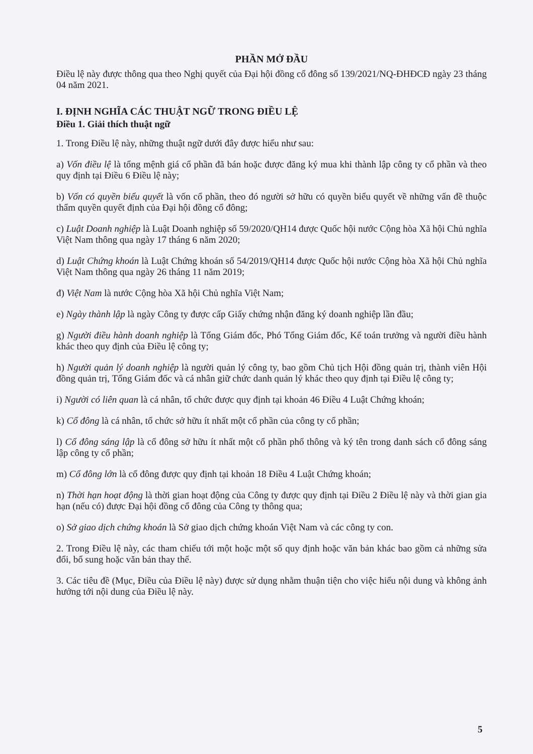PHẦN MỞ ĐẦU
Điều lệ này được thông qua theo Nghị quyết của Đại hội đồng cổ đông số 139/2021/NQ-ĐHĐCĐ ngày 23 tháng 04 năm 2021.
I. ĐỊNH NGHĨA CÁC THUẬT NGỮ TRONG ĐIỀU LỆ
Điều 1. Giải thích thuật ngữ
1. Trong Điều lệ này, những thuật ngữ dưới đây được hiểu như sau:
a) Vốn điều lệ là tổng mệnh giá cổ phần đã bán hoặc được đăng ký mua khi thành lập công ty cổ phần và theo quy định tại Điều 6 Điều lệ này;
b) Vốn có quyền biểu quyết là vốn cổ phần, theo đó người sở hữu có quyền biểu quyết về những vấn đề thuộc thẩm quyền quyết định của Đại hội đồng cổ đông;
c) Luật Doanh nghiệp là Luật Doanh nghiệp số 59/2020/QH14 được Quốc hội nước Cộng hòa Xã hội Chủ nghĩa Việt Nam thông qua ngày 17 tháng 6 năm 2020;
d) Luật Chứng khoán là Luật Chứng khoán số 54/2019/QH14 được Quốc hội nước Cộng hòa Xã hội Chủ nghĩa Việt Nam thông qua ngày 26 tháng 11 năm 2019;
đ) Việt Nam là nước Cộng hòa Xã hội Chủ nghĩa Việt Nam;
e) Ngày thành lập là ngày Công ty được cấp Giấy chứng nhận đăng ký doanh nghiệp lần đầu;
g) Người điều hành doanh nghiệp là Tổng Giám đốc, Phó Tổng Giám đốc, Kế toán trưởng và người điều hành khác theo quy định của Điều lệ công ty;
h) Người quản lý doanh nghiệp là người quản lý công ty, bao gồm Chủ tịch Hội đồng quản trị, thành viên Hội đồng quản trị, Tổng Giám đốc và cá nhân giữ chức danh quản lý khác theo quy định tại Điều lệ công ty;
i) Người có liên quan là cá nhân, tổ chức được quy định tại khoản 46 Điều 4 Luật Chứng khoán;
k) Cổ đông là cá nhân, tổ chức sở hữu ít nhất một cổ phần của công ty cổ phần;
l) Cổ đông sáng lập là cổ đông sở hữu ít nhất một cổ phần phổ thông và ký tên trong danh sách cổ đông sáng lập công ty cổ phần;
m) Cổ đông lớn là cổ đông được quy định tại khoản 18 Điều 4 Luật Chứng khoán;
n) Thời hạn hoạt động là thời gian hoạt động của Công ty được quy định tại Điều 2 Điều lệ này và thời gian gia hạn (nếu có) được Đại hội đồng cổ đông của Công ty thông qua;
o) Sở giao dịch chứng khoán là Sở giao dịch chứng khoán Việt Nam và các công ty con.
2. Trong Điều lệ này, các tham chiếu tới một hoặc một số quy định hoặc văn bản khác bao gồm cả những sửa đổi, bổ sung hoặc văn bản thay thế.
3. Các tiêu đề (Mục, Điều của Điều lệ này) được sử dụng nhằm thuận tiện cho việc hiểu nội dung và không ảnh hưởng tới nội dung của Điều lệ này.
5